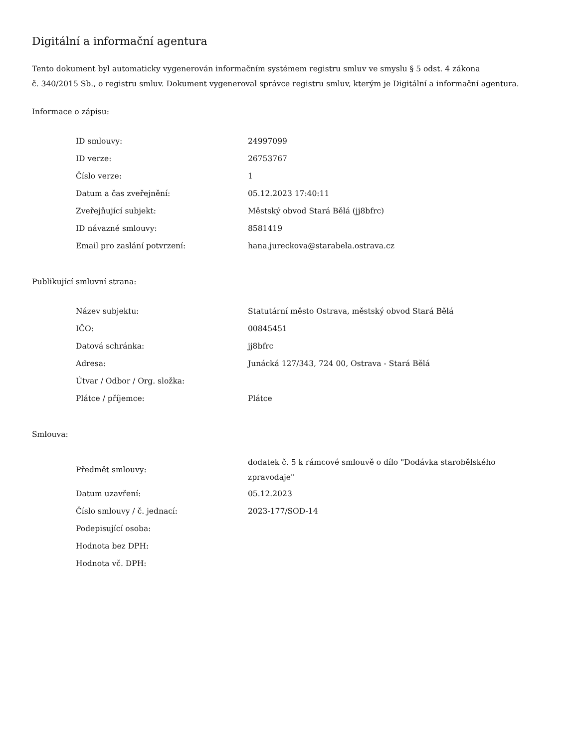Digitální a informační agentura
Tento dokument byl automaticky vygenerován informačním systémem registru smluv ve smyslu § 5 odst. 4 zákona
č. 340/2015 Sb., o registru smluv. Dokument vygeneroval správce registru smluv, kterým je Digitální a informační agentura.
Informace o zápisu:
| ID smlouvy: | 24997099 |
| ID verze: | 26753767 |
| Číslo verze: | 1 |
| Datum a čas zveřejnění: | 05.12.2023 17:40:11 |
| Zveřejňující subjekt: | Městský obvod Stará Bělá (jj8bfrc) |
| ID návazné smlouvy: | 8581419 |
| Email pro zaslání potvrzení: | hana.jureckova@starabela.ostrava.cz |
Publikující smluvní strana:
| Název subjektu: | Statutární město Ostrava, městský obvod Stará Bělá |
| IČO: | 00845451 |
| Datová schránka: | jj8bfrc |
| Adresa: | Junácká 127/343, 724 00, Ostrava - Stará Bělá |
| Útvar / Odbor / Org. složka: | |
| Plátce / příjemce: | Plátce |
Smlouva:
| Předmět smlouvy: | dodatek č. 5 k rámcové smlouvě o dílo "Dodávka starobělského zpravodaje" |
| Datum uzavření: | 05.12.2023 |
| Číslo smlouvy / č. jednací: | 2023-177/SOD-14 |
| Podepisující osoba: | |
| Hodnota bez DPH: | |
| Hodnota vč. DPH: | |